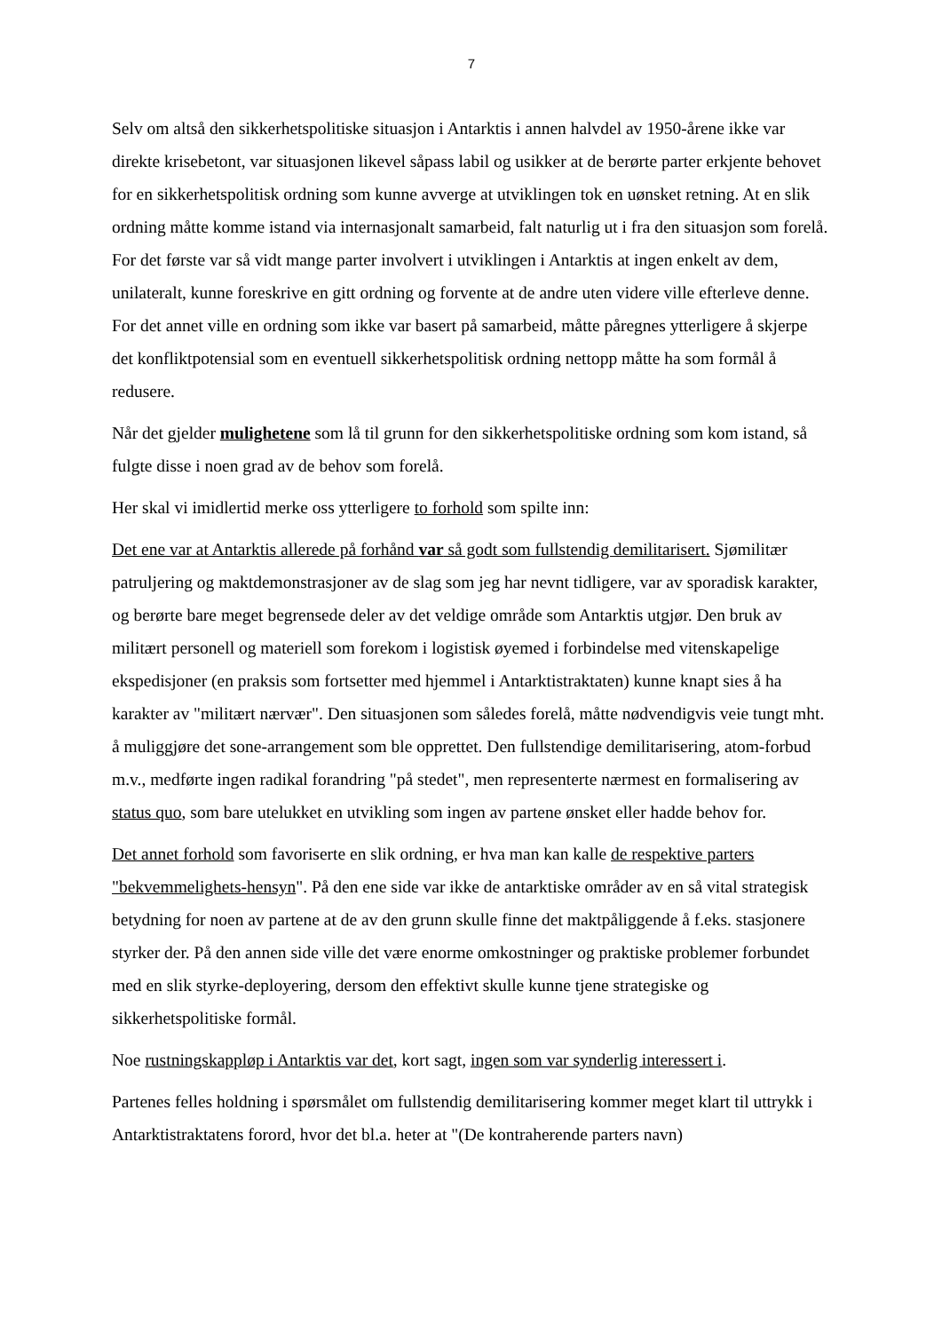7
Selv om altså den sikkerhetspolitiske situasjon i Antarktis i annen halvdel av 1950-årene ikke var direkte krisebetont, var situasjonen likevel såpass labil og usikker at de berørte parter erkjente behovet for en sikkerhetspolitisk ordning som kunne avverge at utviklingen tok en uønsket retning. At en slik ordning måtte komme istand via internasjonalt samarbeid, falt naturlig ut i fra den situasjon som forelå. For det første var så vidt mange parter involvert i utviklingen i Antarktis at ingen enkelt av dem, unilateralt, kunne foreskrive en gitt ordning og forvente at de andre uten videre ville efterleve denne. For det annet ville en ordning som ikke var basert på samarbeid, måtte påregnes ytterligere å skjerpe det konfliktpotensial som en eventuell sikkerhetspolitisk ordning nettopp måtte ha som formål å redusere.
Når det gjelder mulighetene som lå til grunn for den sikkerhetspolitiske ordning som kom istand, så fulgte disse i noen grad av de behov som forelå.
Her skal vi imidlertid merke oss ytterligere to forhold som spilte inn:
Det ene var at Antarktis allerede på forhånd var så godt som fullstendig demilitarisert. Sjømilitær patruljering og maktdemonstrasjoner av de slag som jeg har nevnt tidligere, var av sporadisk karakter, og berørte bare meget begrensede deler av det veldige område som Antarktis utgjør. Den bruk av militært personell og materiell som forekom i logistisk øyemed i forbindelse med vitenskapelige ekspedisjoner (en praksis som fortsetter med hjemmel i Antarktistraktaten) kunne knapt sies å ha karakter av "militært nærvær". Den situasjonen som således forelå, måtte nødvendigvis veie tungt mht. å muliggjøre det sone-arrangement som ble opprettet. Den fullstendige demilitarisering, atom-forbud m.v., medførte ingen radikal forandring "på stedet", men representerte nærmest en formalisering av status quo, som bare utelukket en utvikling som ingen av partene ønsket eller hadde behov for.
Det annet forhold som favoriserte en slik ordning, er hva man kan kalle de respektive parters "bekvemmelighets-hensyn". På den ene side var ikke de antarktiske områder av en så vital strategisk betydning for noen av partene at de av den grunn skulle finne det maktpåliggende å f.eks. stasjonere styrker der. På den annen side ville det være enorme omkostninger og praktiske problemer forbundet med en slik styrke-deployering, dersom den effektivt skulle kunne tjene strategiske og sikkerhetspolitiske formål.
Noe rustningskappløp i Antarktis var det, kort sagt, ingen som var synderlig interessert i.
Partenes felles holdning i spørsmålet om fullstendig demilitarisering kommer meget klart til uttrykk i Antarktistraktatens forord, hvor det bl.a. heter at "(De kontraherende parters navn)